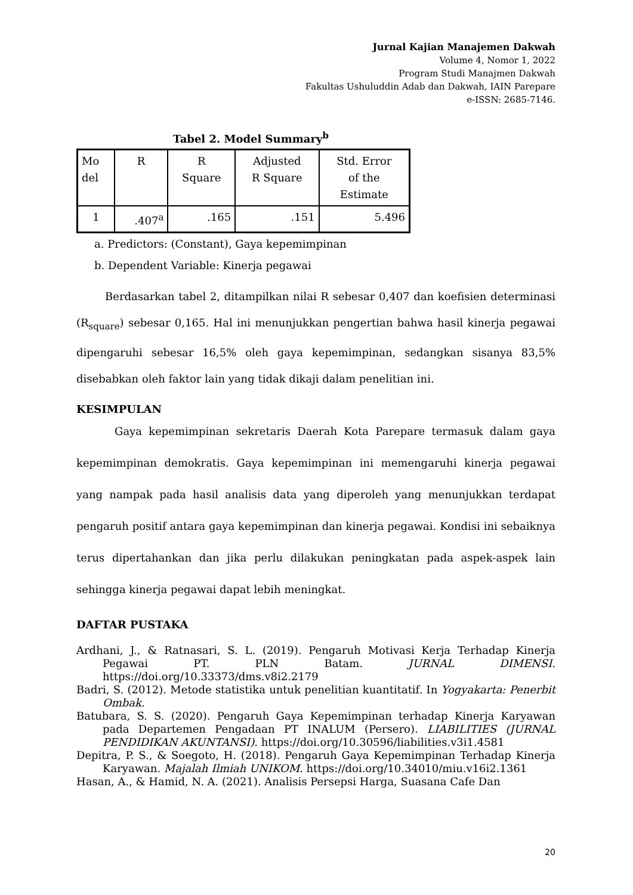Jurnal Kajian Manajemen Dakwah
Volume 4, Nomor 1, 2022
Program Studi Manajmen Dakwah
Fakultas Ushuluddin Adab dan Dakwah, IAIN Parepare
e-ISSN: 2685-7146.
Tabel 2. Model Summary<sup>b</sup>
| Mo del | R | R Square | Adjusted R Square | Std. Error of the Estimate |
| --- | --- | --- | --- | --- |
| 1 | .407<sup>a</sup> | .165 | .151 | 5.496 |
a. Predictors: (Constant), Gaya kepemimpinan
b. Dependent Variable: Kinerja pegawai
Berdasarkan tabel 2, ditampilkan nilai R sebesar 0,407 dan koefisien determinasi (R<sub>square</sub>) sebesar 0,165. Hal ini menunjukkan pengertian bahwa hasil kinerja pegawai dipengaruhi sebesar 16,5% oleh gaya kepemimpinan, sedangkan sisanya 83,5% disebabkan oleh faktor lain yang tidak dikaji dalam penelitian ini.
KESIMPULAN
Gaya kepemimpinan sekretaris Daerah Kota Parepare termasuk dalam gaya kepemimpinan demokratis. Gaya kepemimpinan ini memengaruhi kinerja pegawai yang nampak pada hasil analisis data yang diperoleh yang menunjukkan terdapat pengaruh positif antara gaya kepemimpinan dan kinerja pegawai. Kondisi ini sebaiknya terus dipertahankan dan jika perlu dilakukan peningkatan pada aspek-aspek lain sehingga kinerja pegawai dapat lebih meningkat.
DAFTAR PUSTAKA
Ardhani, J., & Ratnasari, S. L. (2019). Pengaruh Motivasi Kerja Terhadap Kinerja Pegawai PT. PLN Batam. JURNAL DIMENSI. https://doi.org/10.33373/dms.v8i2.2179
Badri, S. (2012). Metode statistika untuk penelitian kuantitatif. In Yogyakarta: Penerbit Ombak.
Batubara, S. S. (2020). Pengaruh Gaya Kepemimpinan terhadap Kinerja Karyawan pada Departemen Pengadaan PT INALUM (Persero). LIABILITIES (JURNAL PENDIDIKAN AKUNTANSI). https://doi.org/10.30596/liabilities.v3i1.4581
Depitra, P. S., & Soegoto, H. (2018). Pengaruh Gaya Kepemimpinan Terhadap Kinerja Karyawan. Majalah Ilmiah UNIKOM. https://doi.org/10.34010/miu.v16i2.1361
Hasan, A., & Hamid, N. A. (2021). Analisis Persepsi Harga, Suasana Cafe Dan
20